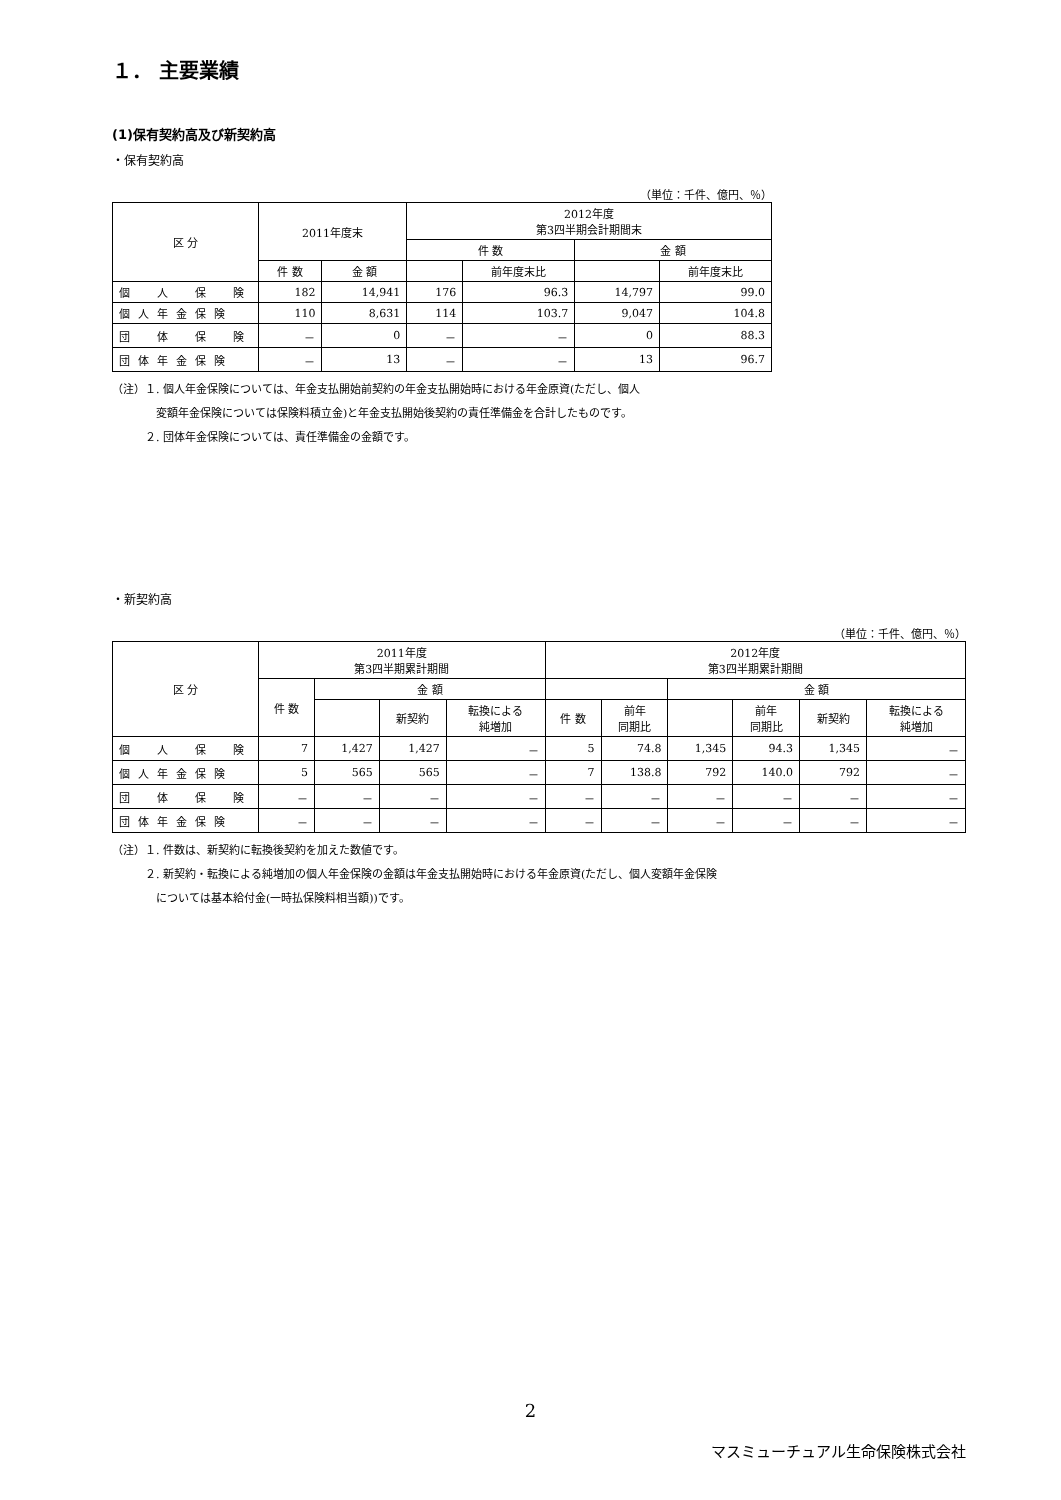１． 主要業績
(1)保有契約高及び新契約高
・保有契約高
（単位：千件、億円、％）
| 区 分 | 2011年度末 | | 2012年度 第3四半期会計期間末 | | | |
| --- | --- | --- | --- | --- | --- | --- |
| | | | 件 数 | | 金 額 | |
| | 件 数 | 金 額 | | 前年度末比 | | 前年度末比 |
| 個 人 保 険 | 182 | 14,941 | 176 | 96.3 | 14,797 | 99.0 |
| 個人年金保険 | 110 | 8,631 | 114 | 103.7 | 9,047 | 104.8 |
| 団 体 保 険 | － | 0 | － | － | 0 | 88.3 |
| 団体年金保険 | － | 13 | － | － | 13 | 96.7 |
（注）１. 個人年金保険については、年金支払開始前契約の年金支払開始時における年金原資(ただし、個人
　　　　変額年金保険については保険料積立金)と年金支払開始後契約の責任準備金を合計したものです。
　　　２. 団体年金保険については、責任準備金の金額です。
・新契約高
（単位：千件、億円、％）
| 区 分 | 2011年度 第3四半期累計期間 | | | | 2012年度 第3四半期累計期間 | | | | | |
| --- | --- | --- | --- | --- | --- | --- | --- | --- | --- | --- |
| | 件 数 | 金 額 | | | | | 金 額 | | | |
| | | | 新契約 | 転換による 純増加 | 件 数 | 前年 同期比 | | 前年 同期比 | 新契約 | 転換による 純増加 |
| 個 人 保 険 | 7 | 1,427 | 1,427 | － | 5 | 74.8 | 1,345 | 94.3 | 1,345 | － |
| 個人年金保険 | 5 | 565 | 565 | － | 7 | 138.8 | 792 | 140.0 | 792 | － |
| 団 体 保 険 | － | － | － | － | － | － | － | － | － | － |
| 団体年金保険 | － | － | － | － | － | － | － | － | － | － |
（注）１. 件数は、新契約に転換後契約を加えた数値です。
　　　２. 新契約・転換による純増加の個人年金保険の金額は年金支払開始時における年金原資(ただし、個人変額年金保険
　　　　については基本給付金(一時払保険料相当額))です。
2
マスミューチュアル生命保険株式会社